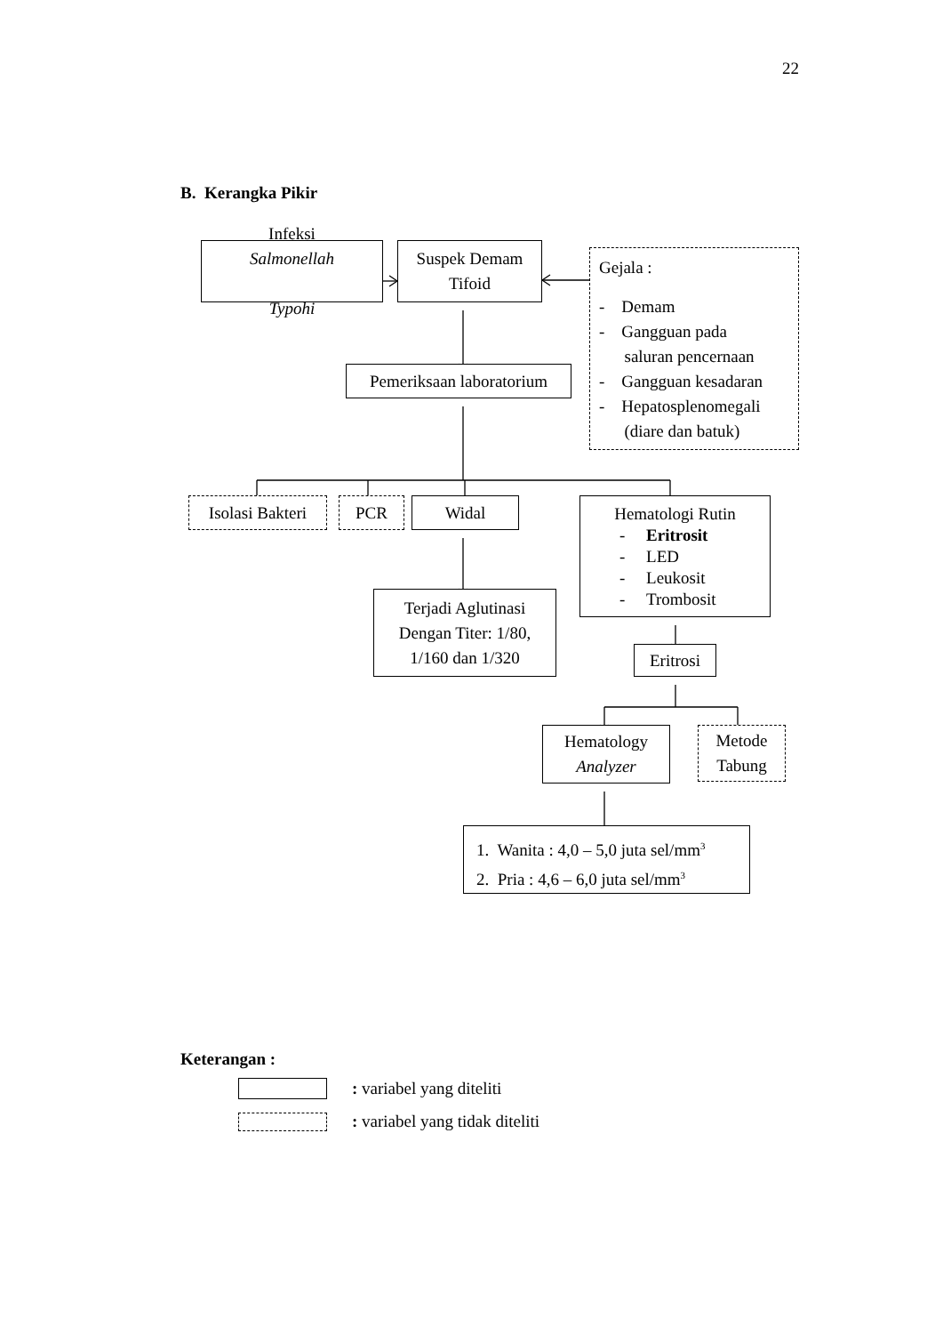22
B. Kerangka Pikir
Infeksi
Salmonellah
Typohi
Suspek Demam
Tifoid
Gejala :
- Demam
- Gangguan pada
saluran pencernaan
- Gangguan kesadaran
- Hepatosplenomegali
(diare dan batuk)
Pemeriksaan laboratorium
Isolasi Bakteri
PCR Widal
Hematologi Rutin
- Eritrosit
- LED
- Leukosit
- Trombosit
Terjadi Aglutinasi
Dengan Titer: 1/80,
1/160 dan 1/320
Eritrosi
Hematology
Analyzer
Metode
Tabung
1. Wanita : 4,0 – 5,0 juta sel/mm<sup>3</sup>
2. Pria : 4,6 – 6,0 juta sel/mm<sup>3</sup>
Keterangan :
: variabel yang diteliti
: variabel yang tidak diteliti